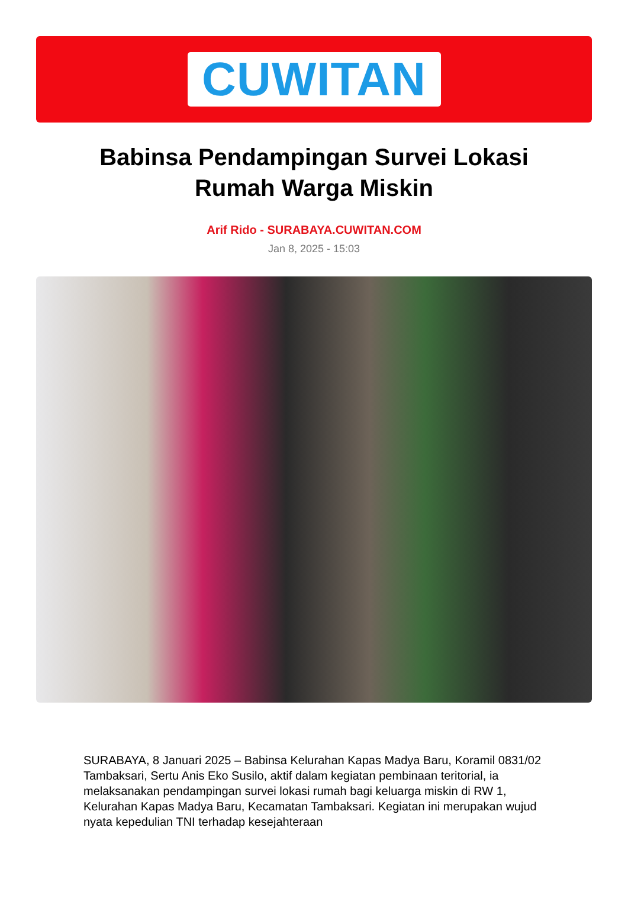CUWITAN
Babinsa Pendampingan Survei Lokasi Rumah Warga Miskin
Arif Rido - SURABAYA.CUWITAN.COM
Jan 8, 2025 - 15:03
SURABAYA, 8 Januari 2025 – Babinsa Kelurahan Kapas Madya Baru, Koramil 0831/02 Tambaksari, Sertu Anis Eko Susilo, aktif dalam kegiatan pembinaan teritorial, ia melaksanakan pendampingan survei lokasi rumah bagi keluarga miskin di RW 1, Kelurahan Kapas Madya Baru, Kecamatan Tambaksari. Kegiatan ini merupakan wujud nyata kepedulian TNI terhadap kesejahteraan